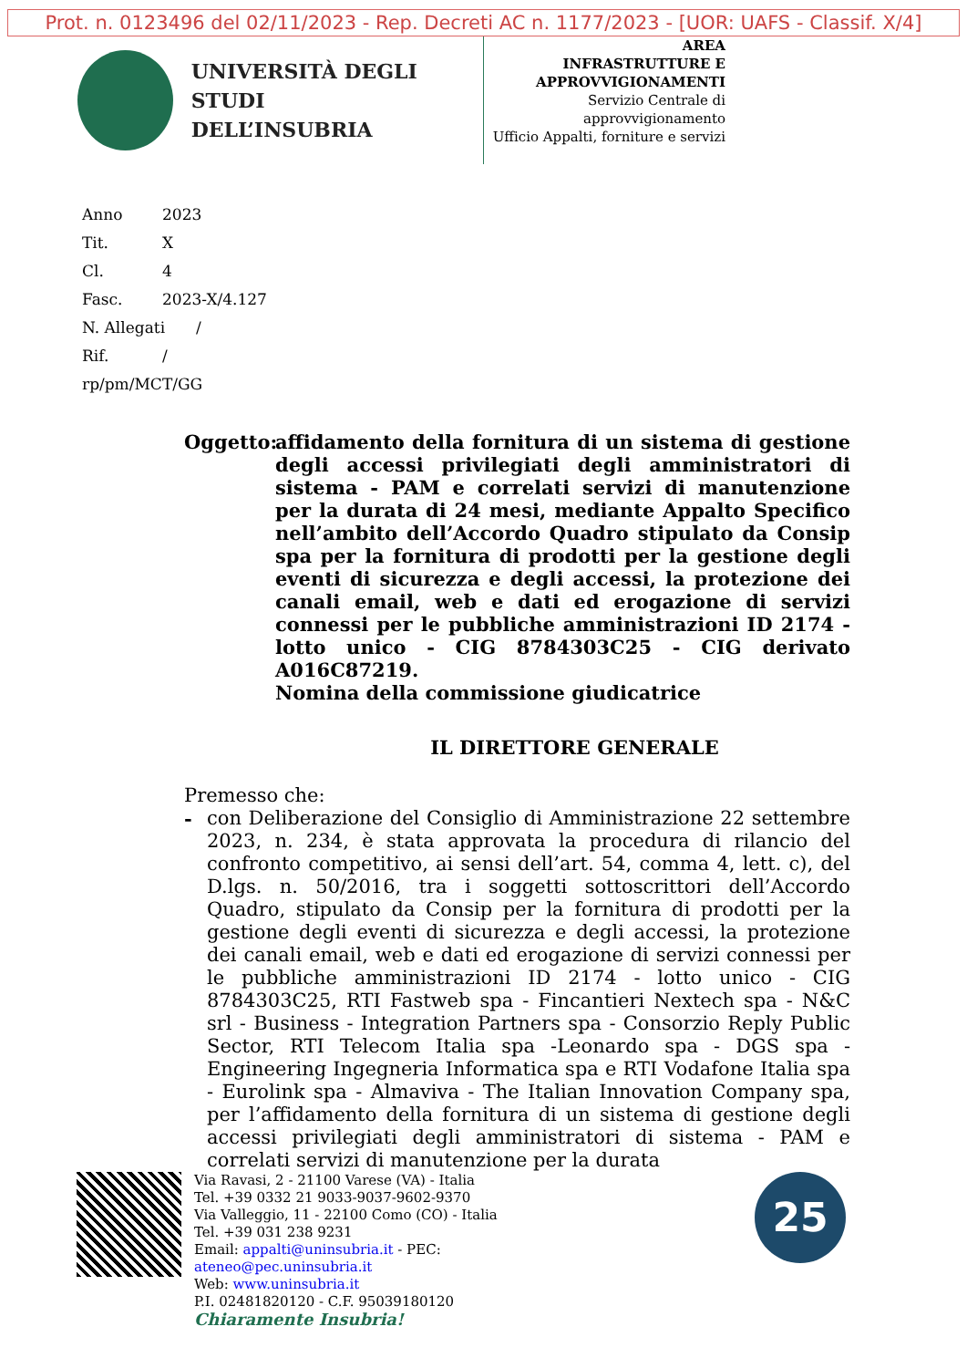Prot. n. 0123496 del 02/11/2023 - Rep. Decreti AC n. 1177/2023 - [UOR: UAFS - Classif. X/4]
UNIVERSITÀ DEGLI STUDI
DELL’INSUBRIA
AREA
INFRASTRUTTURE E
APPROVVIGIONAMENTI
Servizio Centrale di approvvigionamento
Ufficio Appalti, forniture e servizi
Anno 2023
Tit. X
Cl. 4
Fasc. 2023-X/4.127
N. Allegati /
Rif. /
rp/pm/MCT/GG
Oggetto:
affidamento della fornitura di un sistema di gestione degli accessi privilegiati degli amministratori di sistema - PAM e correlati servizi di manutenzione per la durata di 24 mesi, mediante Appalto Specifico nell’ambito dell’Accordo Quadro stipulato da Consip spa per la fornitura di prodotti per la gestione degli eventi di sicurezza e degli accessi, la protezione dei canali email, web e dati ed erogazione di servizi connessi per le pubbliche amministrazioni ID 2174 - lotto unico - CIG 8784303C25 - CIG derivato A016C87219.
Nomina della commissione giudicatrice
IL DIRETTORE GENERALE
Premesso che:
- con Deliberazione del Consiglio di Amministrazione 22 settembre 2023, n. 234, è stata approvata la procedura di rilancio del confronto competitivo, ai sensi dell’art. 54, comma 4, lett. c), del D.lgs. n. 50/2016, tra i soggetti sottoscrittori dell’Accordo Quadro, stipulato da Consip per la fornitura di prodotti per la gestione degli eventi di sicurezza e degli accessi, la protezione dei canali email, web e dati ed erogazione di servizi connessi per le pubbliche amministrazioni ID 2174 - lotto unico - CIG 8784303C25, RTI Fastweb spa - Fincantieri Nextech spa - N&C srl - Business - Integration Partners spa - Consorzio Reply Public Sector, RTI Telecom Italia spa -Leonardo spa - DGS spa - Engineering Ingegneria Informatica spa e RTI Vodafone Italia spa - Eurolink spa - Almaviva - The Italian Innovation Company spa, per l’affidamento della fornitura di un sistema di gestione degli accessi privilegiati degli amministratori di sistema - PAM e correlati servizi di manutenzione per la durata
Via Ravasi, 2 - 21100 Varese (VA) - Italia
Tel. +39 0332 21 9033-9037-9602-9370
Via Valleggio, 11 - 22100 Como (CO) - Italia
Tel. +39 031 238 9231
Email: appalti@uninsubria.it - PEC: ateneo@pec.uninsubria.it
Web: www.uninsubria.it
P.I. 02481820120 - C.F. 95039180120
Chiaramente Insubria!
25